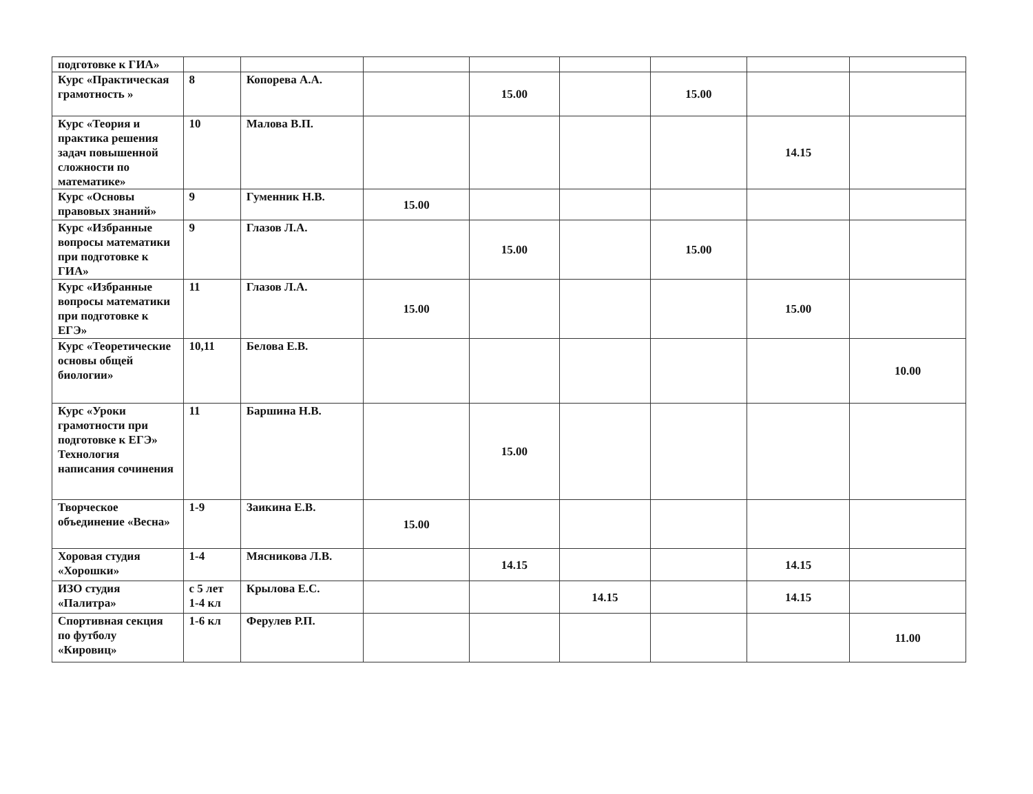| подготовке к ГИА» | | | | | | | | |
| Курс «Практическая грамотность » | 8 | Копорева А.А. | | 15.00 | | 15.00 | | |
| Курс «Теория и практика решения задач повышенной сложности по математике» | 10 | Малова В.П. | | | | | 14.15 | |
| Курс «Основы правовых знаний» | 9 | Гуменник Н.В. | 15.00 | | | | | |
| Курс «Избранные вопросы математики при подготовке к ГИА» | 9 | Глазов Л.А. | | 15.00 | | 15.00 | | |
| Курс «Избранные вопросы математики при подготовке к ЕГЭ» | 11 | Глазов Л.А. | 15.00 | | | | 15.00 | |
| Курс «Теоретические основы общей биологии» | 10,11 | Белова Е.В. | | | | | | 10.00 |
| Курс «Уроки грамотности при подготовке к ЕГЭ» Технология написания сочинения | 11 | Баршина Н.В. | | 15.00 | | | | |
| Творческое объединение «Весна» | 1-9 | Заикина Е.В. | 15.00 | | | | | |
| Хоровая студия «Хорошки» | 1-4 | Мясникова Л.В. | | 14.15 | | | 14.15 | |
| ИЗО студия «Палитра» | с 5 лет 1-4 кл | Крылова Е.С. | | | 14.15 | | 14.15 | |
| Спортивная секция по футболу «Кировиц» | 1-6 кл | Ферулев Р.П. | | | | | | 11.00 |